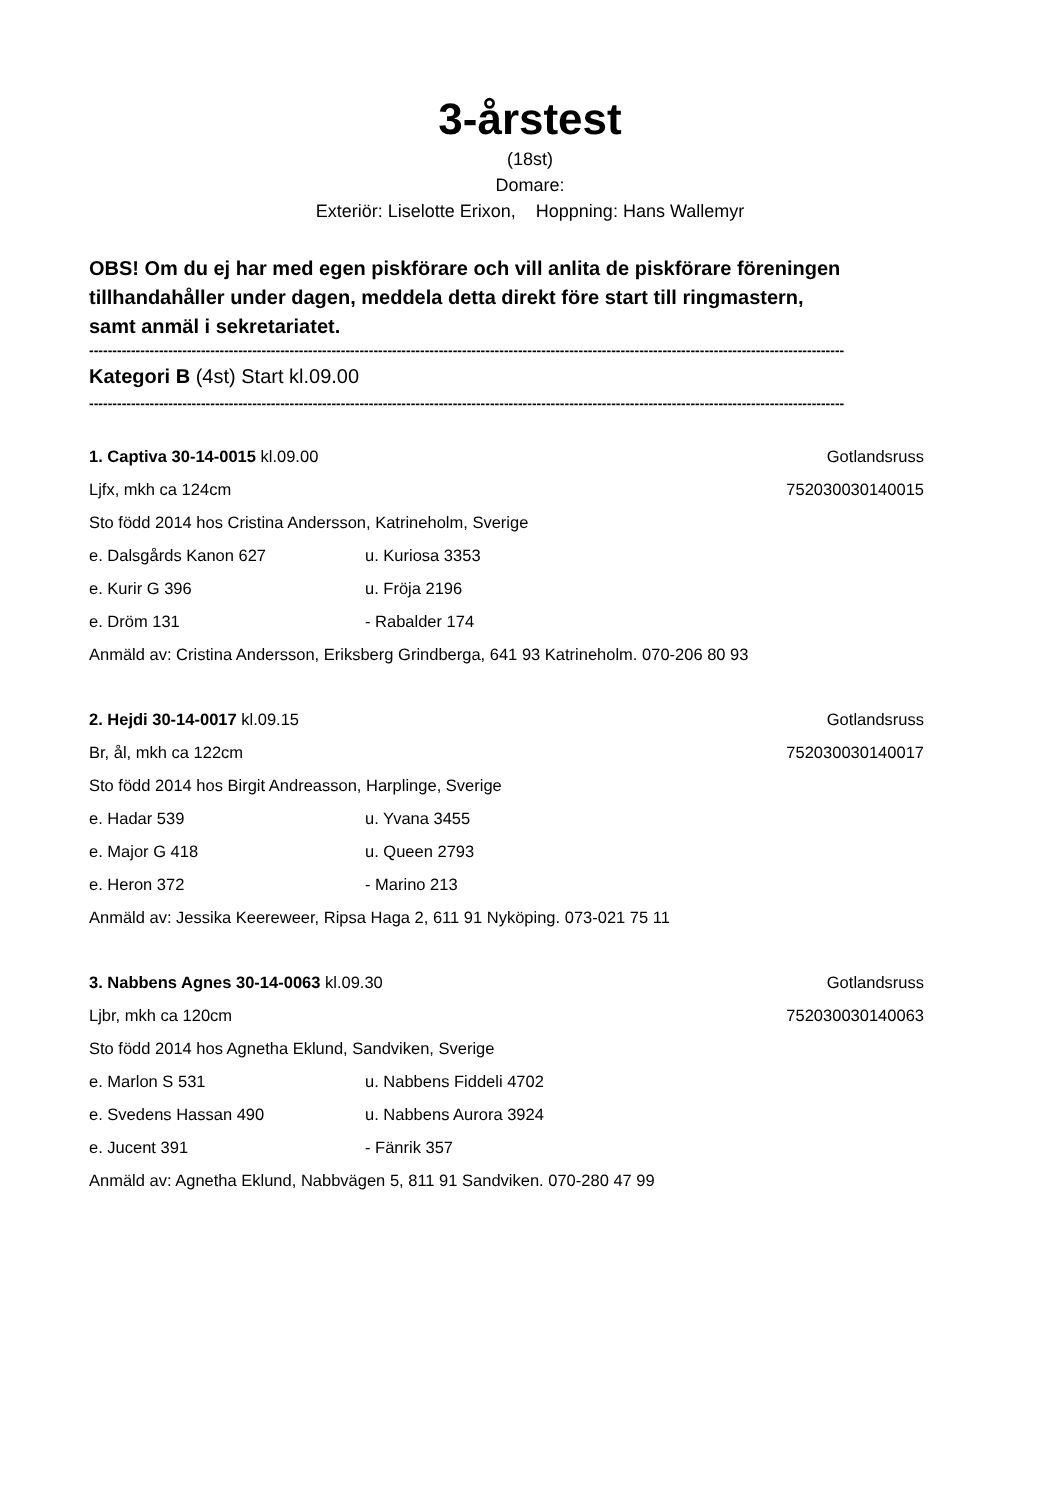3-årstest
(18st)
Domare:
Exteriör: Liselotte Erixon, Hoppning: Hans Wallemyr
OBS! Om du ej har med egen piskförare och vill anlita de piskförare föreningen
tillhandahåller under dagen, meddela detta direkt före start till ringmastern,
samt anmäl i sekretariatet.
------------------------------------------------------------------------------------------------------------------------------------------------------------------
Kategori B (4st) Start kl.09.00
------------------------------------------------------------------------------------------------------------------------------------------------------------------
1. Captiva 30-14-0015 kl.09.00 Gotlandsruss
Ljfx, mkh ca 124cm 752030030140015
Sto född 2014 hos Cristina Andersson, Katrineholm, Sverige
e. Dalsgårds Kanon 627 u. Kuriosa 3353
e. Kurir G 396 u. Fröja 2196
e. Dröm 131 - Rabalder 174
Anmäld av: Cristina Andersson, Eriksberg Grindberga, 641 93 Katrineholm. 070-206 80 93
2. Hejdi 30-14-0017 kl.09.15 Gotlandsruss
Br, ål, mkh ca 122cm 752030030140017
Sto född 2014 hos Birgit Andreasson, Harplinge, Sverige
e. Hadar 539 u. Yvana 3455
e. Major G 418 u. Queen 2793
e. Heron 372 - Marino 213
Anmäld av: Jessika Keereweer, Ripsa Haga 2, 611 91 Nyköping. 073-021 75 11
3. Nabbens Agnes 30-14-0063 kl.09.30 Gotlandsruss
Ljbr, mkh ca 120cm 752030030140063
Sto född 2014 hos Agnetha Eklund, Sandviken, Sverige
e. Marlon S 531 u. Nabbens Fiddeli 4702
e. Svedens Hassan 490 u. Nabbens Aurora 3924
e. Jucent 391 - Fänrik 357
Anmäld av: Agnetha Eklund, Nabbvägen 5, 811 91 Sandviken. 070-280 47 99